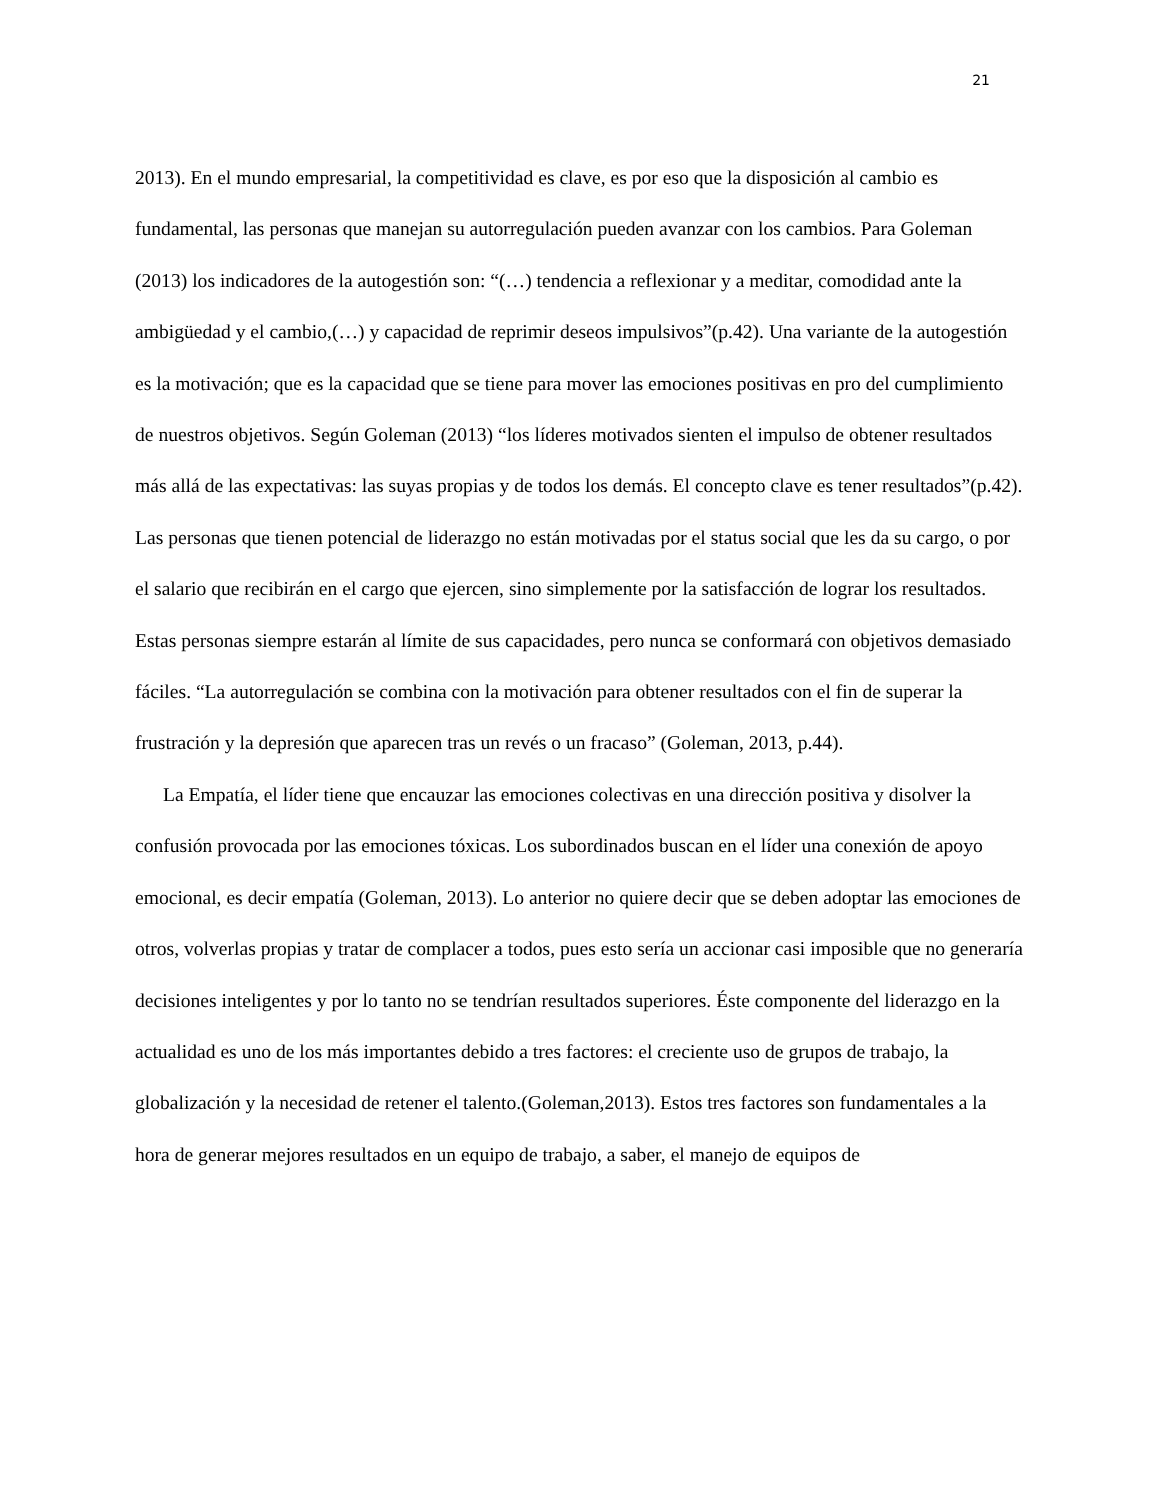21
2013). En el mundo empresarial, la competitividad es clave, es por eso que la disposición al cambio es fundamental, las personas que manejan su autorregulación pueden avanzar con los cambios. Para Goleman (2013) los indicadores de la autogestión son: “(…) tendencia a reflexionar y a meditar, comodidad ante la ambigüedad y el cambio,(…) y capacidad de reprimir deseos impulsivos”(p.42). Una variante de la autogestión es la motivación; que es la capacidad que se tiene para mover las emociones positivas en pro del cumplimiento de nuestros objetivos. Según Goleman (2013) “los líderes motivados sienten el impulso de obtener resultados más allá de las expectativas: las suyas propias y de todos los demás. El concepto clave es tener resultados”(p.42). Las personas que tienen potencial de liderazgo no están motivadas por el status social que les da su cargo, o por el salario que recibirán en el cargo que ejercen, sino simplemente por la satisfacción de lograr los resultados. Estas personas siempre estarán al límite de sus capacidades, pero nunca se conformará con objetivos demasiado fáciles. “La autorregulación se combina con la motivación para obtener resultados con el fin de superar la frustración y la depresión que aparecen tras un revés o un fracaso” (Goleman, 2013, p.44).
La Empatía, el líder tiene que encauzar las emociones colectivas en una dirección positiva y disolver la confusión provocada por las emociones tóxicas. Los subordinados buscan en el líder una conexión de apoyo emocional, es decir empatía (Goleman, 2013). Lo anterior no quiere decir que se deben adoptar las emociones de otros, volverlas propias y tratar de complacer a todos, pues esto sería un accionar casi imposible que no generaría decisiones inteligentes y por lo tanto no se tendrían resultados superiores. Éste componente del liderazgo en la actualidad es uno de los más importantes debido a tres factores: el creciente uso de grupos de trabajo, la globalización y la necesidad de retener el talento.(Goleman,2013). Estos tres factores son fundamentales a la hora de generar mejores resultados en un equipo de trabajo, a saber, el manejo de equipos de